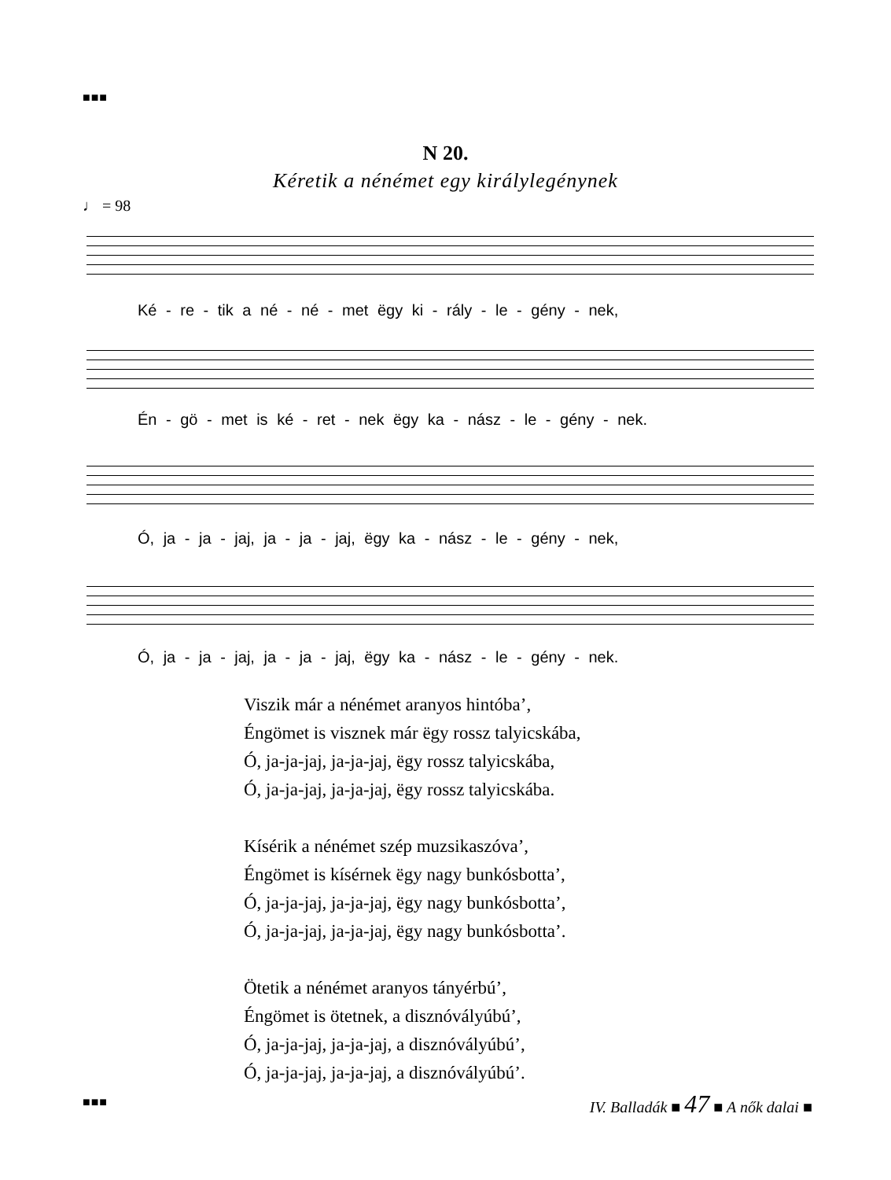■■■
N 20.
Kéretik a nénémet egy királylegénynek
♩ = 98
Ké - re - tik a né - né - met ëgy ki - rály - le - gény - nek,
Én - gö - met is ké - ret - nek ëgy ka - nász - le - gény - nek.
Ó, ja - ja - jaj, ja - ja - jaj, ëgy ka - nász - le - gény - nek,
Ó, ja - ja - jaj, ja - ja - jaj, ëgy ka - nász - le - gény - nek.
Viszik már a nénémet aranyos hintóba’,
Éngömet is visznek már ëgy rossz talyicskába,
Ó, ja-ja-jaj, ja-ja-jaj, ëgy rossz talyicskába,
Ó, ja-ja-jaj, ja-ja-jaj, ëgy rossz talyicskába.
Kísérik a nénémet szép muzsikaszóva’,
Éngömet is kísérnek ëgy nagy bunkósbotta’,
Ó, ja-ja-jaj, ja-ja-jaj, ëgy nagy bunkósbotta’,
Ó, ja-ja-jaj, ja-ja-jaj, ëgy nagy bunkósbotta’.
Ötetik a nénémet aranyos tányérbú’,
Éngömet is ötetnek, a disznóvályúbú’,
Ó, ja-ja-jaj, ja-ja-jaj, a disznóvályúbú’,
Ó, ja-ja-jaj, ja-ja-jaj, a disznóvályúbú’.
■■■
IV. Balladák ■ 47 ■ A nők dalai ■